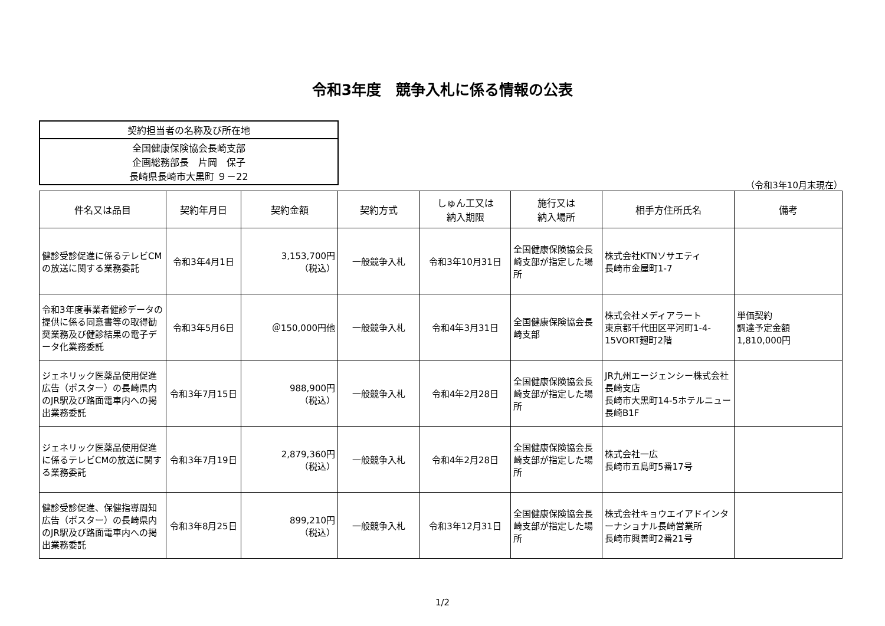令和3年度　競争入札に係る情報の公表
| 契約担当者の名称及び所在地 |
| 全国健康保険協会長崎支部 企画総務部長 片岡 保子 長崎県長崎市大黒町 ９－22 |
（令和3年10月末現在）
| 件名又は品目 | 契約年月日 | 契約金額 | 契約方式 | しゅん工又は 納入期限 | 施行又は 納入場所 | 相手方住所氏名 | 備考 |
| --- | --- | --- | --- | --- | --- | --- | --- |
| 健診受診促進に係るテレビCMの放送に関する業務委託 | 令和3年4月1日 | 3,153,700円 （税込） | 一般競争入札 | 令和3年10月31日 | 全国健康保険協会長崎支部が指定した場所 | 株式会社KTNソサエティ 長崎市金屋町1-7 | |
| 令和3年度事業者健診データの提供に係る同意書等の取得勧奨業務及び健診結果の電子データ化業務委託 | 令和3年5月6日 | ＠150,000円他 | 一般競争入札 | 令和4年3月31日 | 全国健康保険協会長崎支部 | 株式会社メディアラート 東京都千代田区平河町1-4-15VORT麹町2階 | 単価契約 調達予定金額 1,810,000円 |
| ジェネリック医薬品使用促進広告（ポスター）の長崎県内のJR駅及び路面電車内への掲出業務委託 | 令和3年7月15日 | 988,900円 （税込） | 一般競争入札 | 令和4年2月28日 | 全国健康保険協会長崎支部が指定した場所 | JR九州エージェンシー株式会社 長崎支店 長崎市大黒町14-5ホテルニュー長崎B1F | |
| ジェネリック医薬品使用促進に係るテレビCMの放送に関する業務委託 | 令和3年7月19日 | 2,879,360円 （税込） | 一般競争入札 | 令和4年2月28日 | 全国健康保険協会長崎支部が指定した場所 | 株式会社一広 長崎市五島町5番17号 | |
| 健診受診促進、保健指導周知広告（ポスター）の長崎県内のJR駅及び路面電車内への掲出業務委託 | 令和3年8月25日 | 899,210円 （税込） | 一般競争入札 | 令和3年12月31日 | 全国健康保険協会長崎支部が指定した場所 | 株式会社キョウエイアドインターナショナル長崎営業所 長崎市興善町2番21号 | |
1/2